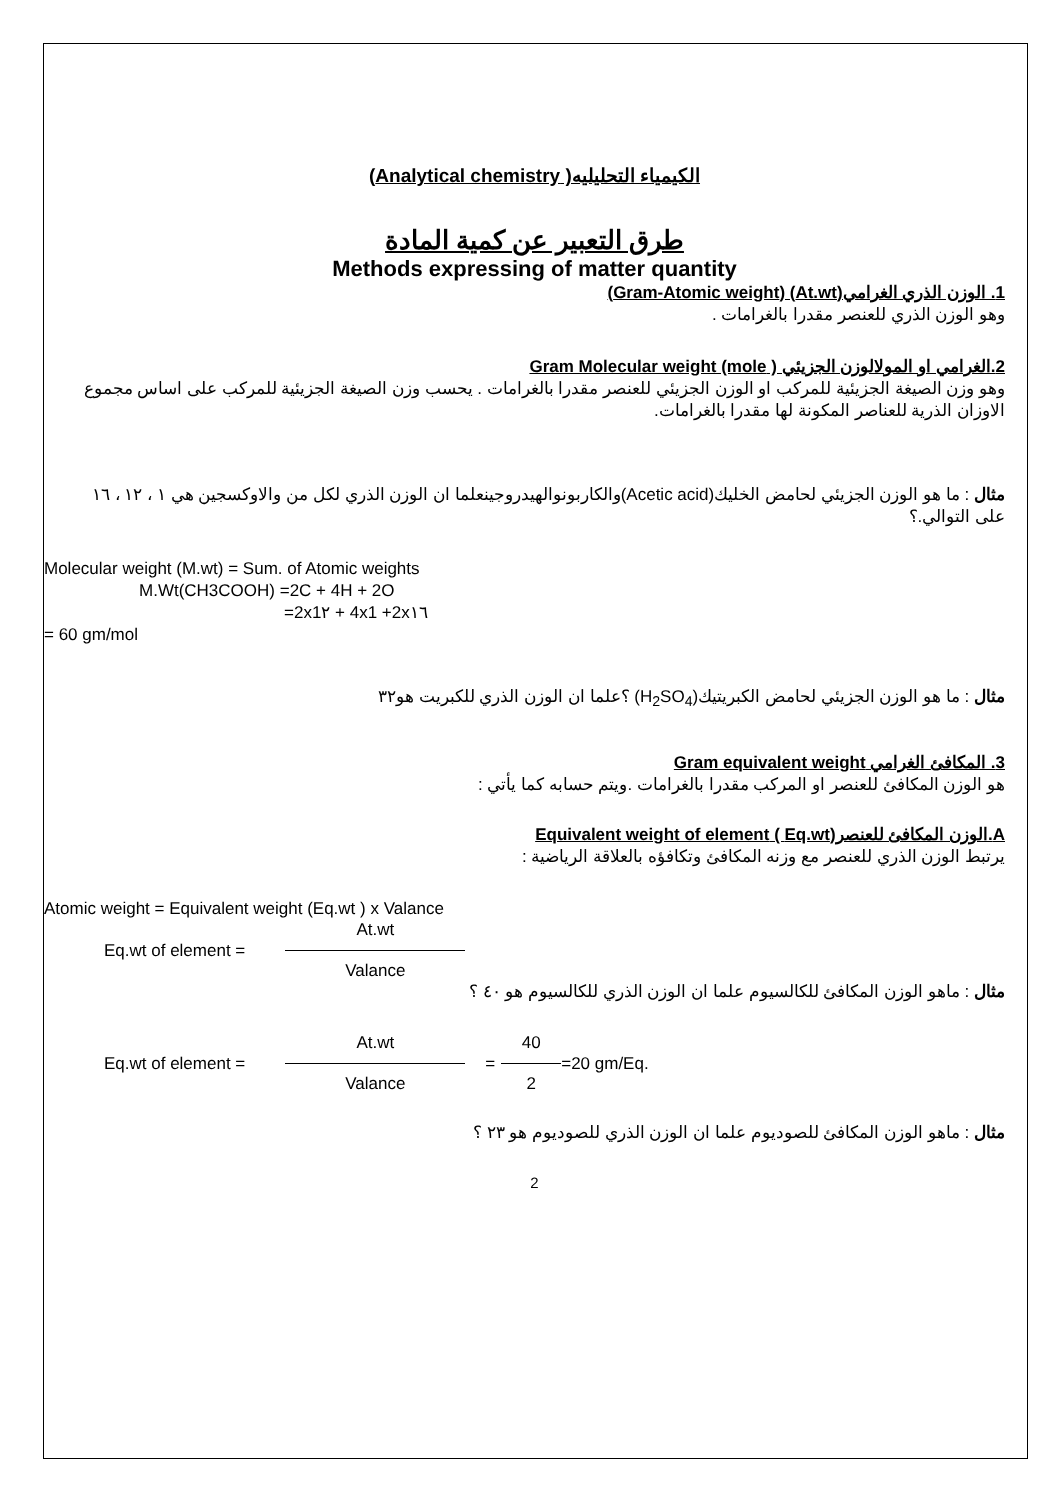الكيمياء التحليليه( Analytical chemistry)
طرق التعبير عن كمية المادة
Methods expressing of matter quantity
1. الوزن الذري الغرامي(At.wt) (Gram-Atomic weight)
وهو الوزن الذري للعنصر مقدرا بالغرامات .
2.الغرامي او المولالوزن الجزيئي ( Gram Molecular weight (mole
وهو وزن الصيغة الجزيئية للمركب او الوزن الجزيئي للعنصر مقدرا بالغرامات . يحسب وزن الصيغة الجزيئية للمركب على اساس مجموع الاوزان الذرية للعناصر المكونة لها مقدرا بالغرامات.
مثال : ما هو الوزن الجزيئي لحامض الخليك(Acetic acid)والكاربونوالهيدروجينعلما ان الوزن الذري لكل من والاوكسجين هي ١ ، ١٢ ، ١٦ على التوالي.؟
Molecular weight (M.wt) = Sum. of Atomic weights
M.Wt(CH3COOH) =2C + 4H + 2O
=2x1٢ + 4x1 +2x١٦
= 60 gm/mol
مثال : ما هو الوزن الجزيئي لحامض الكبريتيك(H<sub>2</sub>SO<sub>4</sub>) ؟علما ان الوزن الذري للكبريت هو٣٢
3. المكافئ الغرامي Gram equivalent weight
هو الوزن المكافئ للعنصر او المركب مقدرا بالغرامات .ويتم حسابه كما يأتي :
A.الوزن المكافئ للعنصر(Eq.wt ) Equivalent weight of element
يرتبط الوزن الذري للعنصر مع وزنه المكافئ وتكافؤه بالعلاقة الرياضية :
Atomic weight = Equivalent weight (Eq.wt ) x Valance
Eq.wt of element = At.wt Valance
مثال : ماهو الوزن المكافئ للكالسيوم علما ان الوزن الذري للكالسيوم هو ٤٠ ؟
Eq.wt of element = At.wt Valance = 40 2 =20 gm/Eq.
مثال : ماهو الوزن المكافئ للصوديوم علما ان الوزن الذري للصوديوم هو ٢٣ ؟
2